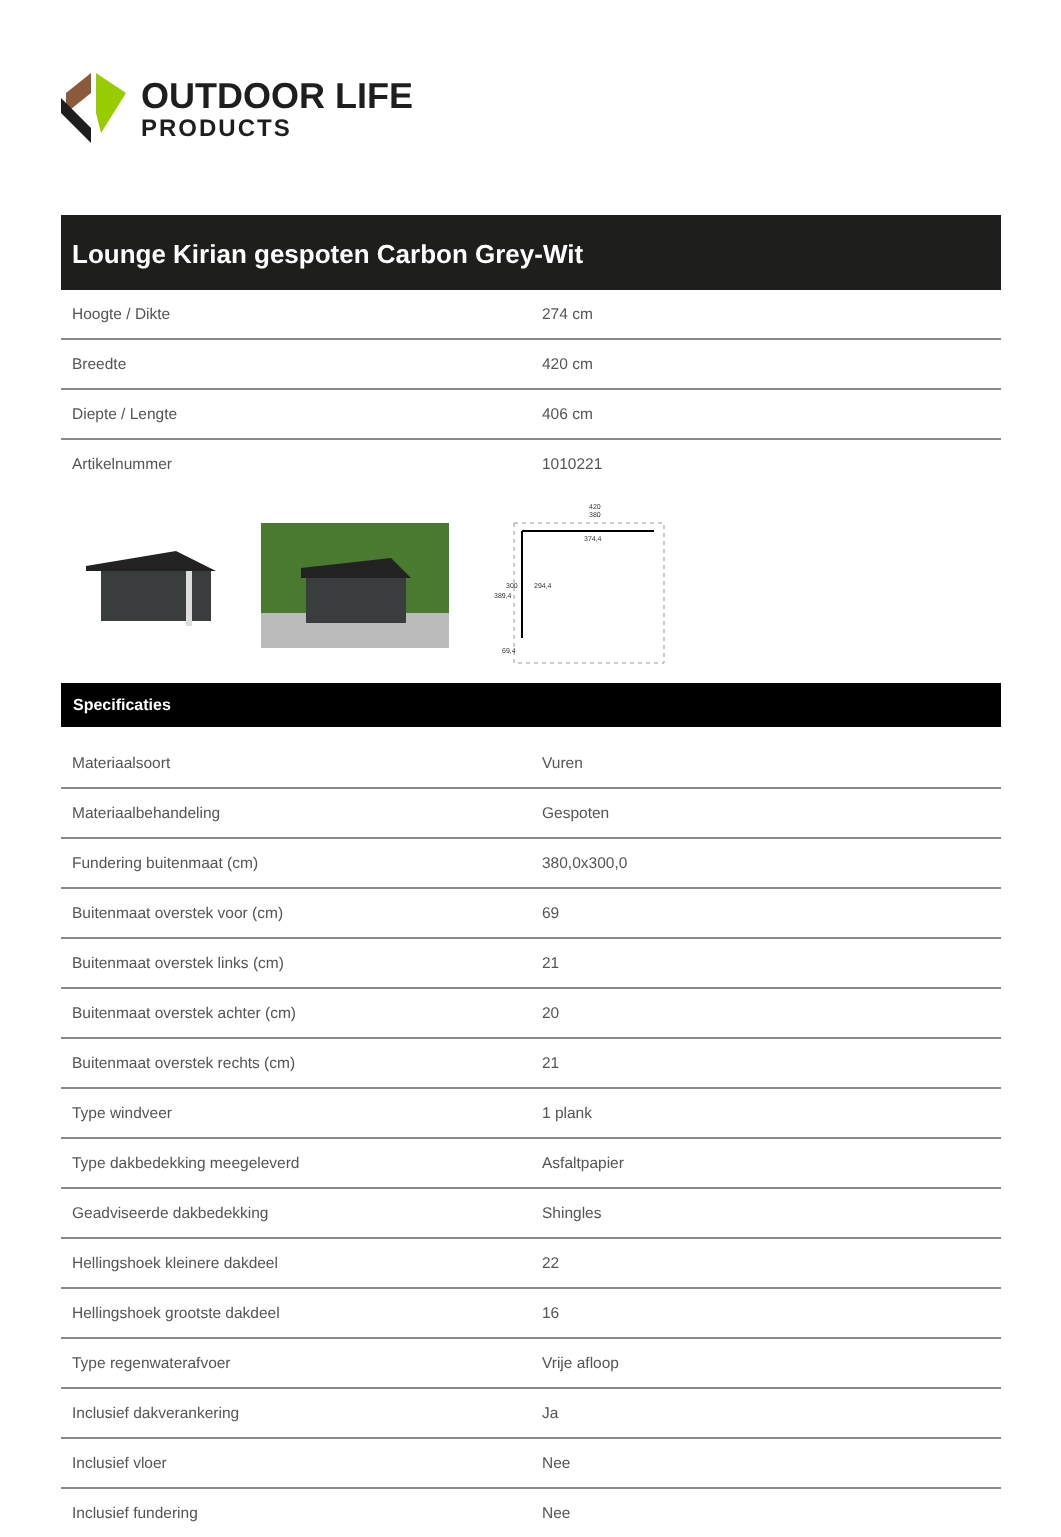OUTDOOR LIFE
PRODUCTS
Lounge Kirian gespoten Carbon Grey-Wit
| Hoogte / Dikte | 274 cm |
| Breedte | 420 cm |
| Diepte / Lengte | 406 cm |
| Artikelnummer | 1010221 |
420
380
374,4
389,4
300
294,4
69,4
Specificaties
| Materiaalsoort | Vuren |
| Materiaalbehandeling | Gespoten |
| Fundering buitenmaat (cm) | 380,0x300,0 |
| Buitenmaat overstek voor (cm) | 69 |
| Buitenmaat overstek links (cm) | 21 |
| Buitenmaat overstek achter (cm) | 20 |
| Buitenmaat overstek rechts (cm) | 21 |
| Type windveer | 1 plank |
| Type dakbedekking meegeleverd | Asfaltpapier |
| Geadviseerde dakbedekking | Shingles |
| Hellingshoek kleinere dakdeel | 22 |
| Hellingshoek grootste dakdeel | 16 |
| Type regenwaterafvoer | Vrije afloop |
| Inclusief dakverankering | Ja |
| Inclusief vloer | Nee |
| Inclusief fundering | Nee |